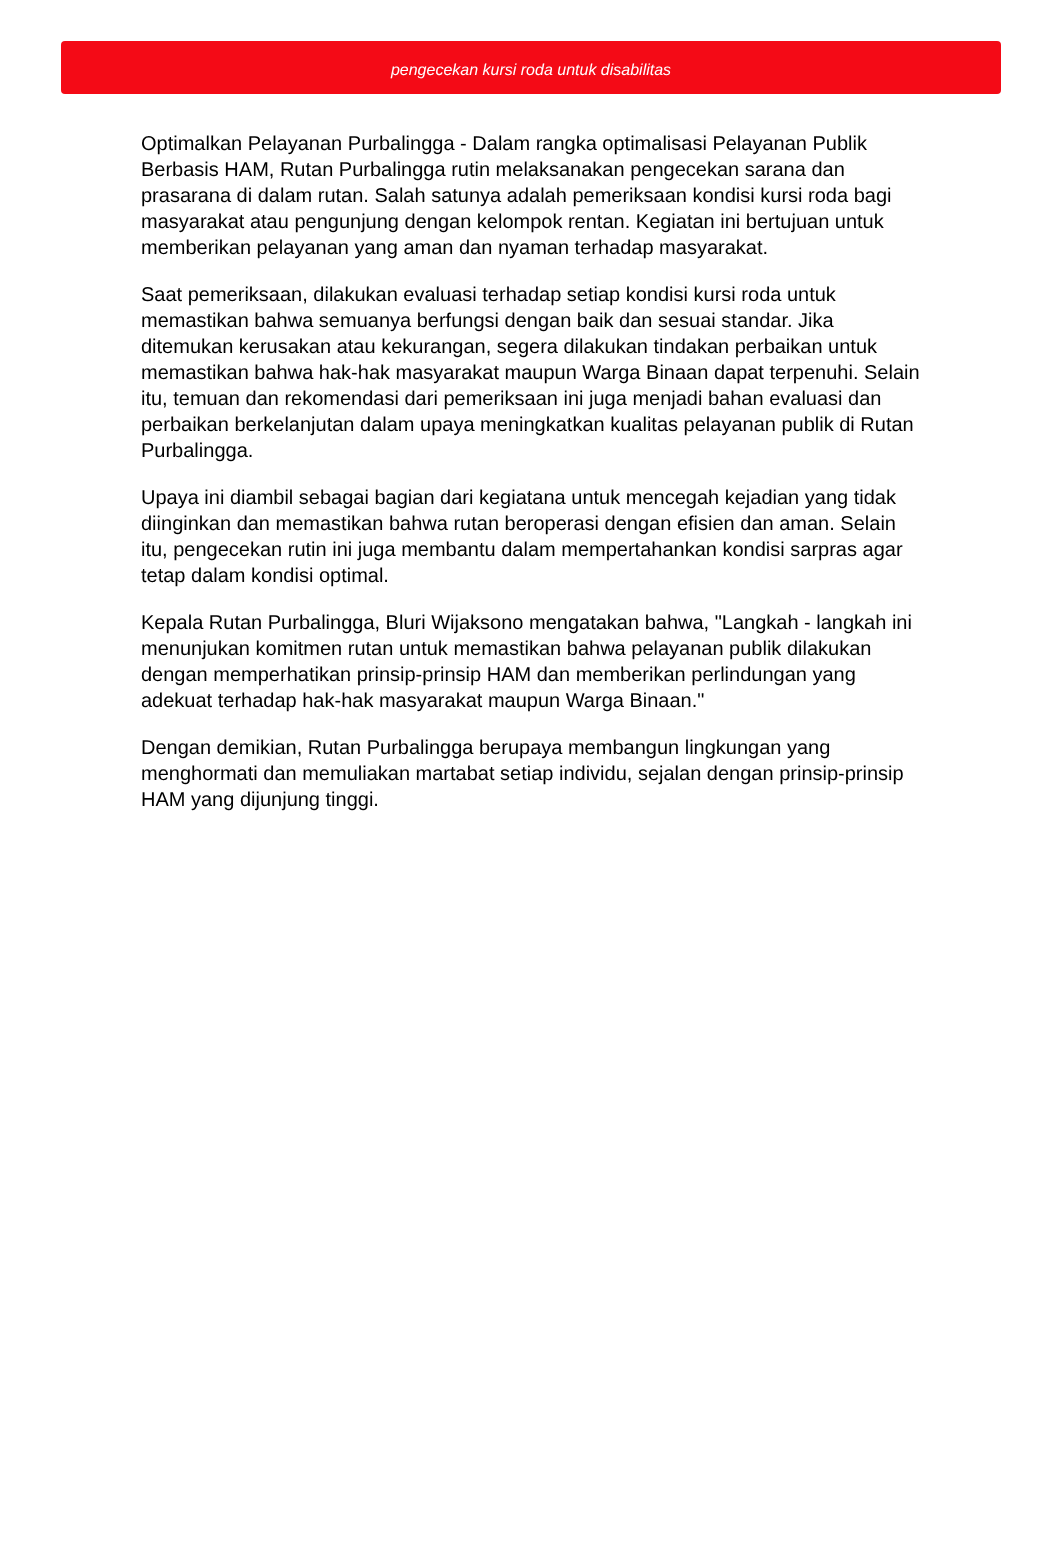pengecekan kursi roda untuk disabilitas
Optimalkan Pelayanan Purbalingga - Dalam rangka optimalisasi Pelayanan Publik Berbasis HAM, Rutan Purbalingga rutin melaksanakan pengecekan sarana dan prasarana di dalam rutan. Salah satunya adalah pemeriksaan kondisi kursi roda bagi masyarakat atau pengunjung dengan kelompok rentan. Kegiatan ini bertujuan untuk memberikan pelayanan yang aman dan nyaman terhadap masyarakat.
Saat pemeriksaan, dilakukan evaluasi terhadap setiap kondisi kursi roda untuk memastikan bahwa semuanya berfungsi dengan baik dan sesuai standar. Jika ditemukan kerusakan atau kekurangan, segera dilakukan tindakan perbaikan untuk memastikan bahwa hak-hak masyarakat maupun Warga Binaan dapat terpenuhi. Selain itu, temuan dan rekomendasi dari pemeriksaan ini juga menjadi bahan evaluasi dan perbaikan berkelanjutan dalam upaya meningkatkan kualitas pelayanan publik di Rutan Purbalingga.
Upaya ini diambil sebagai bagian dari kegiatana untuk mencegah kejadian yang tidak diinginkan dan memastikan bahwa rutan beroperasi dengan efisien dan aman. Selain itu, pengecekan rutin ini juga membantu dalam mempertahankan kondisi sarpras agar tetap dalam kondisi optimal.
Kepala Rutan Purbalingga, Bluri Wijaksono mengatakan bahwa, "Langkah - langkah ini menunjukan komitmen rutan untuk memastikan bahwa pelayanan publik dilakukan dengan memperhatikan prinsip-prinsip HAM dan memberikan perlindungan yang adekuat terhadap hak-hak masyarakat maupun Warga Binaan."
Dengan demikian, Rutan Purbalingga berupaya membangun lingkungan yang menghormati dan memuliakan martabat setiap individu, sejalan dengan prinsip-prinsip HAM yang dijunjung tinggi.